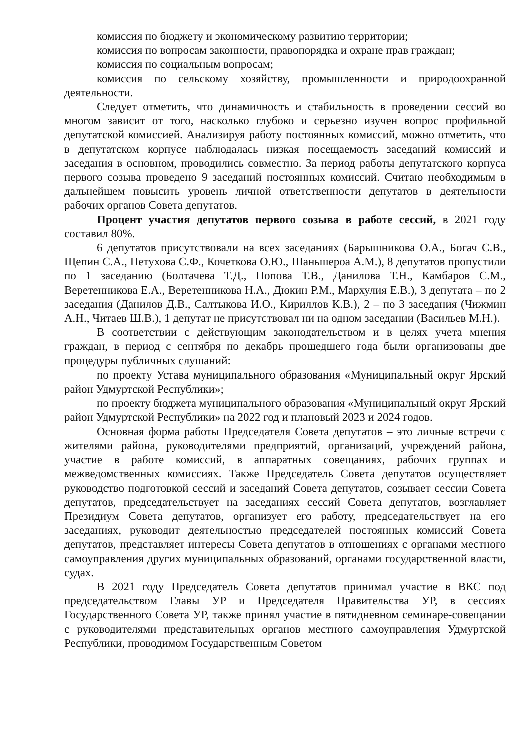комиссия по бюджету и экономическому развитию территории;
комиссия по вопросам законности, правопорядка и охране прав граждан;
комиссия по социальным вопросам;
комиссия по сельскому хозяйству, промышленности и природоохранной деятельности.
Следует отметить, что динамичность и стабильность в проведении сессий во многом зависит от того, насколько глубоко и серьезно изучен вопрос профильной депутатской комиссией. Анализируя работу постоянных комиссий, можно отметить, что в депутатском корпусе наблюдалась низкая посещаемость заседаний комиссий и заседания в основном, проводились совместно. За период работы депутатского корпуса первого созыва проведено 9 заседаний постоянных комиссий. Считаю необходимым в дальнейшем повысить уровень личной ответственности депутатов в деятельности рабочих органов Совета депутатов.
Процент участия депутатов первого созыва в работе сессий, в 2021 году составил 80%.
6 депутатов присутствовали на всех заседаниях (Барышникова О.А., Богач С.В., Щепин С.А., Петухова С.Ф., Кочеткова О.Ю., Шаньшероа А.М.), 8 депутатов пропустили по 1 заседанию (Болтачева Т.Д., Попова Т.В., Данилова Т.Н., Камбаров С.М., Веретенникова Е.А., Веретенникова Н.А., Дюкин Р.М., Мархулия Е.В.), 3 депутата – по 2 заседания (Данилов Д.В., Салтыкова И.О., Кириллов К.В.), 2 – по 3 заседания (Чижмин А.Н., Читаев Ш.В.), 1 депутат не присутствовал ни на одном заседании (Васильев М.Н.).
В соответствии с действующим законодательством и в целях учета мнения граждан, в период с сентября по декабрь прошедшего года были организованы две процедуры публичных слушаний:
по проекту Устава муниципального образования «Муниципальный округ Ярский район Удмуртской Республики»;
по проекту бюджета муниципального образования «Муниципальный округ Ярский район Удмуртской Республики» на 2022 год и плановый 2023 и 2024 годов.
Основная форма работы Председателя Совета депутатов – это личные встречи с жителями района, руководителями предприятий, организаций, учреждений района, участие в работе комиссий, в аппаратных совещаниях, рабочих группах и межведомственных комиссиях. Также Председатель Совета депутатов осуществляет руководство подготовкой сессий и заседаний Совета депутатов, созывает сессии Совета депутатов, председательствует на заседаниях сессий Совета депутатов, возглавляет Президиум Совета депутатов, организует его работу, председательствует на его заседаниях, руководит деятельностью председателей постоянных комиссий Совета депутатов, представляет интересы Совета депутатов в отношениях с органами местного самоуправления других муниципальных образований, органами государственной власти, судах.
В 2021 году Председатель Совета депутатов принимал участие в ВКС под председательством Главы УР и Председателя Правительства УР, в сессиях Государственного Совета УР, также принял участие в пятидневном семинаре-совещании с руководителями представительных органов местного самоуправления Удмуртской Республики, проводимом Государственным Советом